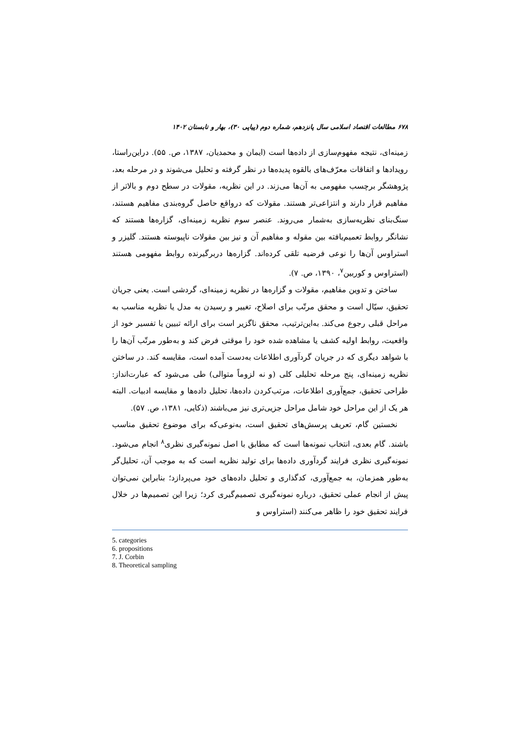۶۷۸ مطالعات اقتصاد اسلامی سال پانزدهم، شماره دوم (پیاپی ۳۰)، بهار و تابستان ۱۴۰۲
زمینه‌ای، نتیجه مفهوم‌سازی از داده‌ها است (ایمان و محمدیان، ۱۳۸۷، ص. ۵۵). دراین‌راستا، رویدادها و اتفاقات معرّف‌های بالقوه پدیده‌ها در نظر گرفته و تحلیل می‌شوند و در مرحله بعد، پژوهشگر برچسب مفهومی به آن‌ها می‌زند. در این نظریه، مقولات در سطح دوم و بالاتر از مفاهیم قرار دارند و انتزاعی‌تر هستند. مقولات که درواقع حاصل گروه‌بندی مفاهیم هستند، سنگ‌بنای نظریه‌سازی به‌شمار می‌روند. عنصر سوم نظریه زمینه‌ای، گزاره‌ها هستند که نشانگر روابط تعمیم‌یافته بین مقوله و مفاهیم آن و نیز بین مقولات ناپیوسته هستند. گلیزر و استراوس آن‌ها را نوعی فرضیه تلقی کرده‌اند. گزاره‌ها دربرگیرنده روابط مفهومی هستند (استراوس و کوربین<sup>۷</sup>، ۱۳۹۰، ص. ۷).
ساختن و تدوین مفاهیم، مقولات و گزاره‌ها در نظریه زمینه‌ای، گردشی است. یعنی جریان تحقیق، سیّال است و محقق مرتّب برای اصلاح، تغییر و رسیدن به مدل یا نظریه مناسب به مراحل قبلی رجوع می‌کند. به‌این‌ترتیب، محقق ناگزیر است برای ارائه تبیین یا تفسیر خود از واقعیت، روابط اولیه کشف یا مشاهده شده خود را موقتی فرض کند و به‌طور مرتّب آن‌ها را با شواهد دیگری که در جریان گردآوری اطلاعات به‌دست آمده است، مقایسه کند. در ساختن نظریه زمینه‌ای، پنج مرحله تحلیلی کلی (و نه لزوماً متوالی) طی می‌شود که عبارت‌انداز: طراحی تحقیق، جمع‌آوری اطلاعات، مرتب‌کردن داده‌ها، تحلیل داده‌ها و مقایسه ادبیات. البته هر یک از این مراحل خود شامل مراحل جزیی‌تری نیز می‌باشند (ذکایی، ۱۳۸۱، ص. ۵۷).
نخستین گام، تعریف پرسش‌های تحقیق است، به‌نوعی‌که برای موضوع تحقیق مناسب باشند. گام بعدی، انتخاب نمونه‌ها است که مطابق با اصل نمونه‌گیری نظری<sup>۸</sup> انجام می‌شود. نمونه‌گیری نظری فرایند گردآوری داده‌ها برای تولید نظریه است که به موجب آن، تحلیل‌گر به‌طور همزمان، به جمع‌آوری، کدگذاری و تحلیل داده‌های خود می‌پردازد؛ بنابراین نمی‌توان پیش از انجام عملی تحقیق، درباره نمونه‌گیری تصمیم‌گیری کرد؛ زیرا این تصمیم‌ها در خلال فرایند تحقیق خود را ظاهر می‌کنند (استراوس و
5. categories
6. propositions
7. J. Corbin
8. Theoretical sampling